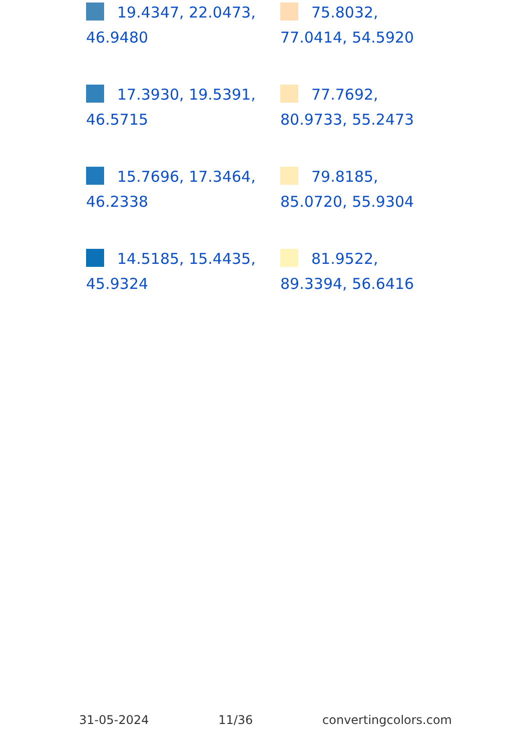19.4347, 22.0473, 46.9480
75.8032, 77.0414, 54.5920
17.3930, 19.5391, 46.5715
77.7692, 80.9733, 55.2473
15.7696, 17.3464, 46.2338
79.8185, 85.0720, 55.9304
14.5185, 15.4435, 45.9324
81.9522, 89.3394, 56.6416
31-05-2024 11/36 convertingcolors.com